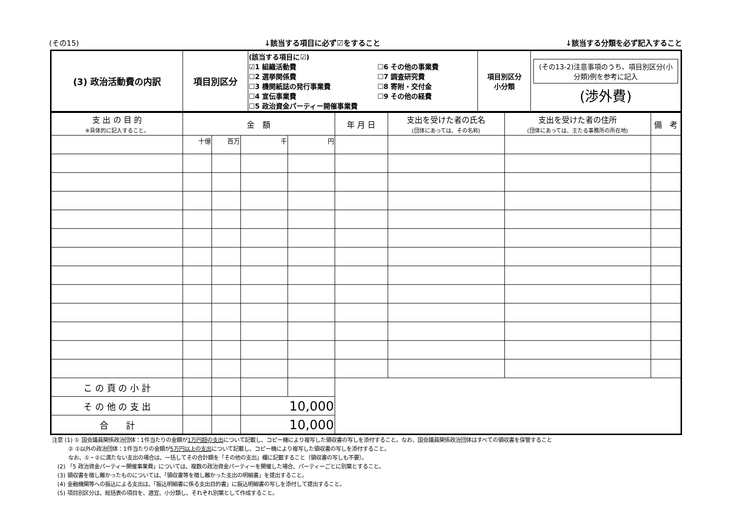(その15) ↓該当する項目に必ず☑をすること ↓該当する分類を必ず記入すること
| (3) 政治活動費の内訳 | 項目別区分 | (該当する項目に☑) ☑1 組織活動費 ☐2 選挙関係費 ☐3 機関紙誌の発行事業費 ☐4 宣伝事業費 ☐5 政治資金パーティー開催事業費 ☐6 その他の事業費 ☐7 調査研究費 ☐8 寄附・交付金 ☐9 その他の経費 | 項目別区分 小分類 | (その13-2)注意事項のうち、項目別区分(小分類)例を参考に記入 (渉外費) |
| 支 出 の 目 的 ※具体的に記入すること。 | 金 額 | | | | 年 月 日 | 支出を受けた者の氏名 (団体にあっては、その名称) | 支出を受けた者の住所 (団体にあっては、主たる事務所の所在地) | 備 考 |
| --- | --- | --- | --- | --- | --- | --- | --- | --- |
| | 十億 | 百万 | 千 | 円 | | | | |
| こ の 頁 の 小 計 | | | | | | | | |
| そ の 他 の 支 出 | | | 10,000 | | | | | |
| 合 計 | | | 10,000 | | | | | |
注意 (1) ① 国会議員関係政治団体：1件当たりの金額が1万円超の支出について記載し、コピー機により複写した領収書の写しを添付すること。なお、国会議員関係政治団体はすべての領収書を保管すること
　　　② ①以外の政治団体：1件当たりの金額が5万円以上の支出について記載し、コピー機により複写した領収書の写しを添付すること。
　　　なお、①・②に満たない支出の場合は、一括してその合計額を「その他の支出」欄に記載すること（領収書の写しも不要）。
　(2) 「5 政治資金パーティー開催事業費」については、複数の政治資金パーティーを開催した場合、パーティーごとに別葉とすること。
　(3) 領収書を徴し難かったものについては、「領収書等を徴し難かった支出の明細書」を提出すること。
　(4) 金融機関等への振込による支出は、「振込明細書に係る支出目的書」に振込明細書の写しを添付して提出すること。
　(5) 項目別区分は、総括表の項目を、適宜、小分類し、それぞれ別葉として作成すること。